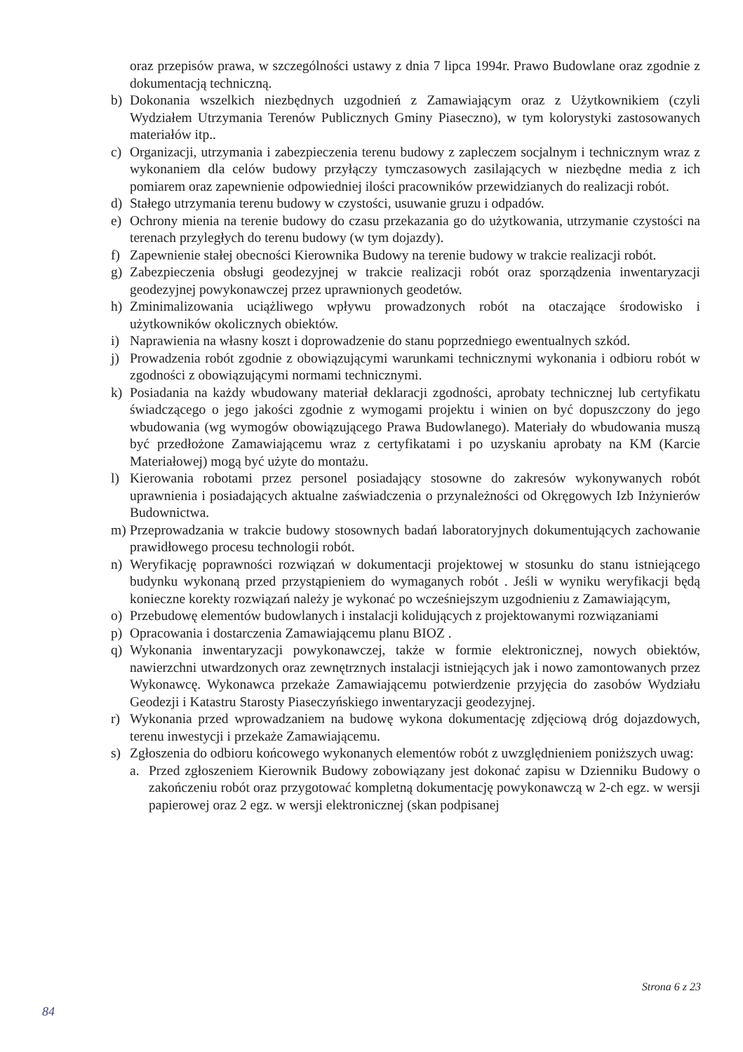oraz przepisów prawa, w szczególności ustawy z dnia 7 lipca 1994r. Prawo Budowlane oraz zgodnie z dokumentacją techniczną.
b) Dokonania wszelkich niezbędnych uzgodnień z Zamawiającym oraz z Użytkownikiem (czyli Wydziałem Utrzymania Terenów Publicznych Gminy Piaseczno), w tym kolorystyki zastosowanych materiałów itp..
c) Organizacji, utrzymania i zabezpieczenia terenu budowy z zapleczem socjalnym i technicznym wraz z wykonaniem dla celów budowy przyłączy tymczasowych zasilających w niezbędne media z ich pomiarem oraz zapewnienie odpowiedniej ilości pracowników przewidzianych do realizacji robót.
d) Stałego utrzymania terenu budowy w czystości, usuwanie gruzu i odpadów.
e) Ochrony mienia na terenie budowy do czasu przekazania go do użytkowania, utrzymanie czystości na terenach przyległych do terenu budowy (w tym dojazdy).
f) Zapewnienie stałej obecności Kierownika Budowy na terenie budowy w trakcie realizacji robót.
g) Zabezpieczenia obsługi geodezyjnej w trakcie realizacji robót oraz sporządzenia inwentaryzacji geodezyjnej powykonawczej przez uprawnionych geodetów.
h) Zminimalizowania uciążliwego wpływu prowadzonych robót na otaczające środowisko i użytkowników okolicznych obiektów.
i) Naprawienia na własny koszt i doprowadzenie do stanu poprzedniego ewentualnych szkód.
j) Prowadzenia robót zgodnie z obowiązującymi warunkami technicznymi wykonania i odbioru robót w zgodności z obowiązującymi normami technicznymi.
k) Posiadania na każdy wbudowany materiał deklaracji zgodności, aprobaty technicznej lub certyfikatu świadczącego o jego jakości zgodnie z wymogami projektu i winien on być dopuszczony do jego wbudowania (wg wymogów obowiązującego Prawa Budowlanego). Materiały do wbudowania muszą być przedłożone Zamawiającemu wraz z certyfikatami i po uzyskaniu aprobaty na KM (Karcie Materiałowej) mogą być użyte do montażu.
l) Kierowania robotami przez personel posiadający stosowne do zakresów wykonywanych robót uprawnienia i posiadających aktualne zaświadczenia o przynależności od Okręgowych Izb Inżynierów Budownictwa.
m) Przeprowadzania w trakcie budowy stosownych badań laboratoryjnych dokumentujących zachowanie prawidłowego procesu technologii robót.
n) Weryfikację poprawności rozwiązań w dokumentacji projektowej w stosunku do stanu istniejącego budynku wykonaną przed przystąpieniem do wymaganych robót . Jeśli w wyniku weryfikacji będą konieczne korekty rozwiązań należy je wykonać po wcześniejszym uzgodnieniu z Zamawiającym,
o) Przebudowę elementów budowlanych i instalacji kolidujących z projektowanymi rozwiązaniami
p) Opracowania i dostarczenia Zamawiającemu planu BIOZ .
q) Wykonania inwentaryzacji powykonawczej, także w formie elektronicznej, nowych obiektów, nawierzchni utwardzonych oraz zewnętrznych instalacji istniejących jak i nowo zamontowanych przez Wykonawcę. Wykonawca przekaże Zamawiającemu potwierdzenie przyjęcia do zasobów Wydziału Geodezji i Katastru Starosty Piaseczyńskiego inwentaryzacji geodezyjnej.
r) Wykonania przed wprowadzaniem na budowę wykona dokumentację zdjęciową dróg dojazdowych, terenu inwestycji i przekaże Zamawiającemu.
s) Zgłoszenia do odbioru końcowego wykonanych elementów robót z uwzględnieniem poniższych uwag:
a. Przed zgłoszeniem Kierownik Budowy zobowiązany jest dokonać zapisu w Dzienniku Budowy o zakończeniu robót oraz przygotować kompletną dokumentację powykonawczą w 2-ch egz. w wersji papierowej oraz 2 egz. w wersji elektronicznej (skan podpisanej
Strona 6 z 23
84